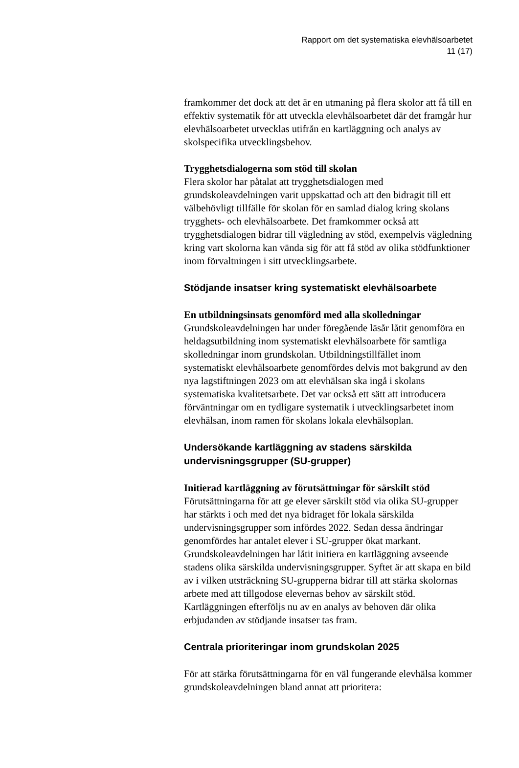Rapport om det systematiska elevhälsoarbetet
11 (17)
framkommer det dock att det är en utmaning på flera skolor att få till en effektiv systematik för att utveckla elevhälsoarbetet där det framgår hur elevhälsoarbetet utvecklas utifrån en kartläggning och analys av skolspecifika utvecklingsbehov.
Trygghetsdialogerna som stöd till skolan
Flera skolor har påtalat att trygghetsdialogen med grundskoleavdelningen varit uppskattad och att den bidragit till ett välbehövligt tillfälle för skolan för en samlad dialog kring skolans trygghets- och elevhälsoarbete. Det framkommer också att trygghetsdialogen bidrar till vägledning av stöd, exempelvis vägledning kring vart skolorna kan vända sig för att få stöd av olika stödfunktioner inom förvaltningen i sitt utvecklingsarbete.
Stödjande insatser kring systematiskt elevhälsoarbete
En utbildningsinsats genomförd med alla skolledningar
Grundskoleavdelningen har under föregående läsår låtit genomföra en heldagsutbildning inom systematiskt elevhälsoarbete för samtliga skolledningar inom grundskolan. Utbildningstillfället inom systematiskt elevhälsoarbete genomfördes delvis mot bakgrund av den nya lagstiftningen 2023 om att elevhälsan ska ingå i skolans systematiska kvalitetsarbete. Det var också ett sätt att introducera förväntningar om en tydligare systematik i utvecklingsarbetet inom elevhälsan, inom ramen för skolans lokala elevhälsoplan.
Undersökande kartläggning av stadens särskilda undervisningsgrupper (SU-grupper)
Initierad kartläggning av förutsättningar för särskilt stöd
Förutsättningarna för att ge elever särskilt stöd via olika SU-grupper har stärkts i och med det nya bidraget för lokala särskilda undervisningsgrupper som infördes 2022. Sedan dessa ändringar genomfördes har antalet elever i SU-grupper ökat markant. Grundskoleavdelningen har låtit initiera en kartläggning avseende stadens olika särskilda undervisningsgrupper. Syftet är att skapa en bild av i vilken utsträckning SU-grupperna bidrar till att stärka skolornas arbete med att tillgodose elevernas behov av särskilt stöd. Kartläggningen efterföljs nu av en analys av behoven där olika erbjudanden av stödjande insatser tas fram.
Centrala prioriteringar inom grundskolan 2025
För att stärka förutsättningarna för en väl fungerande elevhälsa kommer grundskoleavdelningen bland annat att prioritera: